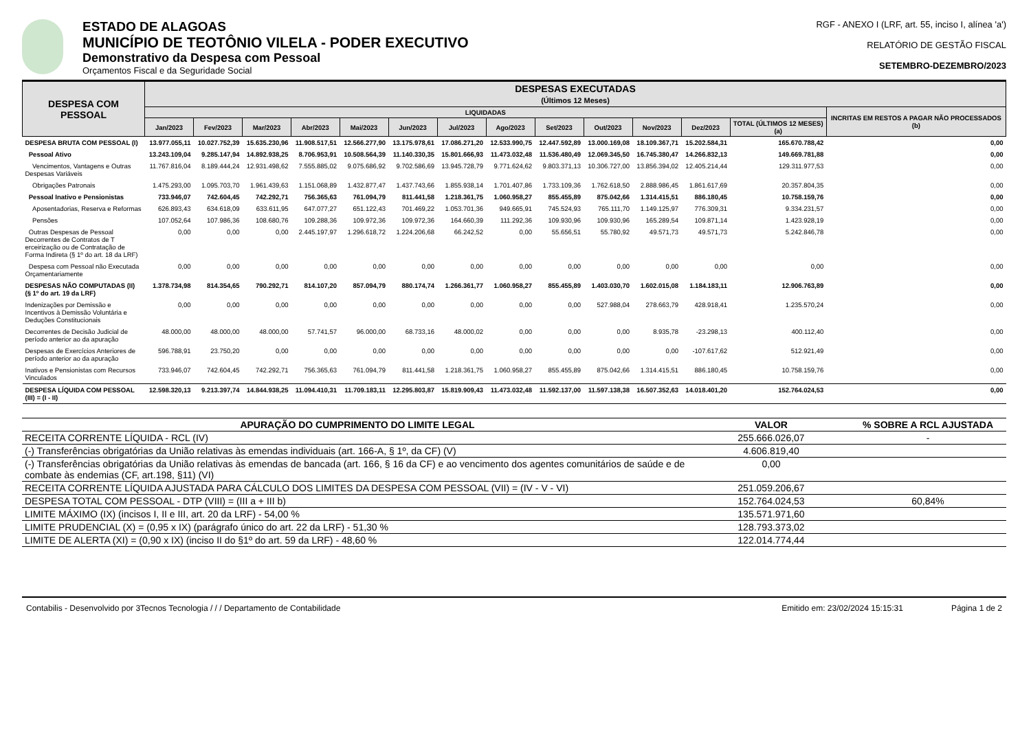ESTADO DE ALAGOAS
MUNICÍPIO DE TEOTÔNIO VILELA - PODER EXECUTIVO
Demonstrativo da Despesa com Pessoal
Orçamentos Fiscal e da Seguridade Social
RGF - ANEXO I (LRF, art. 55, inciso I, alínea 'a')
RELATÓRIO DE GESTÃO FISCAL
SETEMBRO-DEZEMBRO/2023
| DESPESA COM PESSOAL | DESPESAS EXECUTADAS (Últimos 12 Meses) | | | | | | | | | | | | | |
| --- | --- | --- | --- | --- | --- | --- | --- | --- | --- | --- | --- | --- | --- | --- |
| | LIQUIDADAS | | | | | | | | | | | | | INCRITAS EM RESTOS A PAGAR NÃO PROCESSADOS (b) |
| | Jan/2023 | Fev/2023 | Mar/2023 | Abr/2023 | Mai/2023 | Jun/2023 | Jul/2023 | Ago/2023 | Set/2023 | Out/2023 | Nov/2023 | Dez/2023 | TOTAL (ÚLTIMOS 12 MESES) (a) | |
| DESPESA BRUTA COM PESSOAL (I) | 13.977.055,11 | 10.027.752,39 | 15.635.230,96 | 11.908.517,51 | 12.566.277,90 | 13.175.978,61 | 17.086.271,20 | 12.533.990,75 | 12.447.592,89 | 13.000.169,08 | 18.109.367,71 | 15.202.584,31 | 165.670.788,42 | 0,00 |
| Pessoal Ativo | 13.243.109,04 | 9.285.147,94 | 14.892.938,25 | 8.706.953,91 | 10.508.564,39 | 11.140.330,35 | 15.801.666,93 | 11.473.032,48 | 11.536.480,49 | 12.069.345,50 | 16.745.380,47 | 14.266.832,13 | 149.669.781,88 | 0,00 |
| Vencimentos, Vantagens e Outras Despesas Variáveis | 11.767.816,04 | 8.189.444,24 | 12.931.498,62 | 7.555.885,02 | 9.075.686,92 | 9.702.586,69 | 13.945.728,79 | 9.771.624,62 | 9.803.371,13 | 10.306.727,00 | 13.856.394,02 | 12.405.214,44 | 129.311.977,53 | 0,00 |
| Obrigações Patronais | 1.475.293,00 | 1.095.703,70 | 1.961.439,63 | 1.151.068,89 | 1.432.877,47 | 1.437.743,66 | 1.855.938,14 | 1.701.407,86 | 1.733.109,36 | 1.762.618,50 | 2.888.986,45 | 1.861.617,69 | 20.357.804,35 | 0,00 |
| Pessoal Inativo e Pensionistas | 733.946,07 | 742.604,45 | 742.292,71 | 756.365,63 | 761.094,79 | 811.441,58 | 1.218.361,75 | 1.060.958,27 | 855.455,89 | 875.042,66 | 1.314.415,51 | 886.180,45 | 10.758.159,76 | 0,00 |
| Aposentadorias, Reserva e Reformas | 626.893,43 | 634.618,09 | 633.611,95 | 647.077,27 | 651.122,43 | 701.469,22 | 1.053.701,36 | 949.665,91 | 745.524,93 | 765.111,70 | 1.149.125,97 | 776.309,31 | 9.334.231,57 | 0,00 |
| Pensões | 107.052,64 | 107.986,36 | 108.680,76 | 109.288,36 | 109.972,36 | 109.972,36 | 164.660,39 | 111.292,36 | 109.930,96 | 109.930,96 | 165.289,54 | 109.871,14 | 1.423.928,19 | 0,00 |
| Outras Despesas de Pessoal Decorrentes de Contratos de T erceirização ou de Contratação de Forma Indireta (§ 1º do art. 18 da LRF) | 0,00 | 0,00 | 0,00 | 2.445.197,97 | 1.296.618,72 | 1.224.206,68 | 66.242,52 | 0,00 | 55.656,51 | 55.780,92 | 49.571,73 | 49.571,73 | 5.242.846,78 | 0,00 |
| Despesa com Pessoal não Executada Orçamentariamente | 0,00 | 0,00 | 0,00 | 0,00 | 0,00 | 0,00 | 0,00 | 0,00 | 0,00 | 0,00 | 0,00 | 0,00 | 0,00 | 0,00 |
| DESPESAS NÃO COMPUTADAS (II) (§ 1º do art. 19 da LRF) | 1.378.734,98 | 814.354,65 | 790.292,71 | 814.107,20 | 857.094,79 | 880.174,74 | 1.266.361,77 | 1.060.958,27 | 855.455,89 | 1.403.030,70 | 1.602.015,08 | 1.184.183,11 | 12.906.763,89 | 0,00 |
| Indenizações por Demissão e Incentivos à Demissão Voluntária e Deduções Constitucionais | 0,00 | 0,00 | 0,00 | 0,00 | 0,00 | 0,00 | 0,00 | 0,00 | 0,00 | 527.988,04 | 278.663,79 | 428.918,41 | 1.235.570,24 | 0,00 |
| Decorrentes de Decisão Judicial de período anterior ao da apuração | 48.000,00 | 48.000,00 | 48.000,00 | 57.741,57 | 96.000,00 | 68.733,16 | 48.000,02 | 0,00 | 0,00 | 0,00 | 8.935,78 | -23.298,13 | 400.112,40 | 0,00 |
| Despesas de Exercícios Anteriores de período anterior ao da apuração | 596.788,91 | 23.750,20 | 0,00 | 0,00 | 0,00 | 0,00 | 0,00 | 0,00 | 0,00 | 0,00 | 0,00 | -107.617,62 | 512.921,49 | 0,00 |
| Inativos e Pensionistas com Recursos Vinculados | 733.946,07 | 742.604,45 | 742.292,71 | 756.365,63 | 761.094,79 | 811.441,58 | 1.218.361,75 | 1.060.958,27 | 855.455,89 | 875.042,66 | 1.314.415,51 | 886.180,45 | 10.758.159,76 | 0,00 |
| DESPESA LÍQUIDA COM PESSOAL (III) = (I - II) | 12.598.320,13 | 9.213.397,74 | 14.844.938,25 | 11.094.410,31 | 11.709.183,11 | 12.295.803,87 | 15.819.909,43 | 11.473.032,48 | 11.592.137,00 | 11.597.138,38 | 16.507.352,63 | 14.018.401,20 | 152.764.024,53 | 0,00 |
| APURAÇÃO DO CUMPRIMENTO DO LIMITE LEGAL | VALOR | % SOBRE A RCL AJUSTADA |
| --- | --- | --- |
| RECEITA CORRENTE LÍQUIDA - RCL (IV) | 255.666.026,07 | - |
| (-) Transferências obrigatórias da União relativas às emendas individuais (art. 166-A, § 1º, da CF) (V) | 4.606.819,40 | |
| (-) Transferências obrigatórias da União relativas às emendas de bancada (art. 166, § 16 da CF) e ao vencimento dos agentes comunitários de saúde e de combate às endemias (CF, art.198, §11) (VI) | 0,00 | |
| RECEITA CORRENTE LÍQUIDA AJUSTADA PARA CÁLCULO DOS LIMITES DA DESPESA COM PESSOAL (VII) = (IV - V - VI) | 251.059.206,67 | |
| DESPESA TOTAL COM PESSOAL - DTP (VIII) = (III a + III b) | 152.764.024,53 | 60,84% |
| LIMITE MÁXIMO (IX) (incisos I, II e III, art. 20 da LRF) - 54,00 % | 135.571.971,60 | |
| LIMITE PRUDENCIAL (X) = (0,95 x IX) (parágrafo único do art. 22 da LRF) - 51,30 % | 128.793.373,02 | |
| LIMITE DE ALERTA (XI) = (0,90 x IX) (inciso II do §1º do art. 59 da LRF) - 48,60 % | 122.014.774,44 | |
Contabilis - Desenvolvido por 3Tecnos Tecnologia / / / Departamento de Contabilidade Emitido em: 23/02/2024 15:15:31 Página 1 de 2